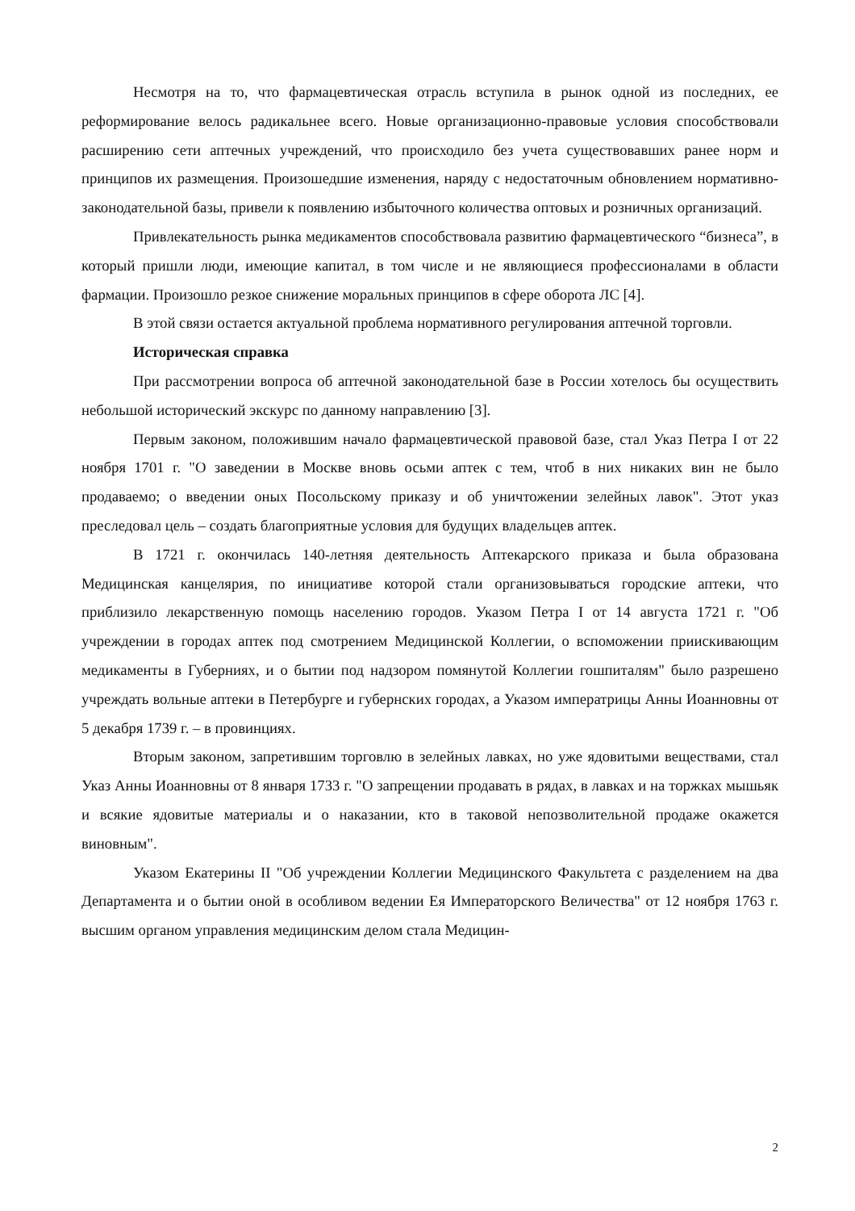Несмотря на то, что фармацевтическая отрасль вступила в рынок одной из последних, ее реформирование велось радикальнее всего. Новые организационно-правовые условия способствовали расширению сети аптечных учреждений, что происходило без учета существовавших ранее норм и принципов их размещения. Произошедшие изменения, наряду с недостаточным обновлением нормативно-законодательной базы, привели к появлению избыточного количества оптовых и розничных организаций.
Привлекательность рынка медикаментов способствовала развитию фармацевтического “бизнеса”, в который пришли люди, имеющие капитал, в том числе и не являющиеся профессионалами в области фармации. Произошло резкое снижение моральных принципов в сфере оборота ЛС [4].
В этой связи остается актуальной проблема нормативного регулирования аптечной торговли.
Историческая справка
При рассмотрении вопроса об аптечной законодательной базе в России хотелось бы осуществить небольшой исторический экскурс по данному направлению [3].
Первым законом, положившим начало фармацевтической правовой базе, стал Указ Петра I от 22 ноября 1701 г. "О заведении в Москве вновь осьми аптек с тем, чтоб в них никаких вин не было продаваемо; о введении оных Посольскому приказу и об уничтожении зелейных лавок". Этот указ преследовал цель – создать благоприятные условия для будущих владельцев аптек.
В 1721 г. окончилась 140-летняя деятельность Аптекарского приказа и была образована Медицинская канцелярия, по инициативе которой стали организовываться городские аптеки, что приблизило лекарственную помощь населению городов. Указом Петра I от 14 августа 1721 г. "Об учреждении в городах аптек под смотрением Медицинской Коллегии, о вспоможении приискивающим медикаменты в Губерниях, и о бытии под надзором помянутой Коллегии гошпиталям" было разрешено учреждать вольные аптеки в Петербурге и губернских городах, а Указом императрицы Анны Иоанновны от 5 декабря 1739 г. – в провинциях.
Вторым законом, запретившим торговлю в зелейных лавках, но уже ядовитыми веществами, стал Указ Анны Иоанновны от 8 января 1733 г. "О запрещении продавать в рядах, в лавках и на торжках мышьяк и всякие ядовитые материалы и о наказании, кто в таковой непозволительной продаже окажется виновным".
Указом Екатерины II "Об учреждении Коллегии Медицинского Факультета с разделением на два Департамента и о бытии оной в особливом ведении Ея Императорского Величества" от 12 ноября 1763 г. высшим органом управления медицинским делом стала Медицин-
2